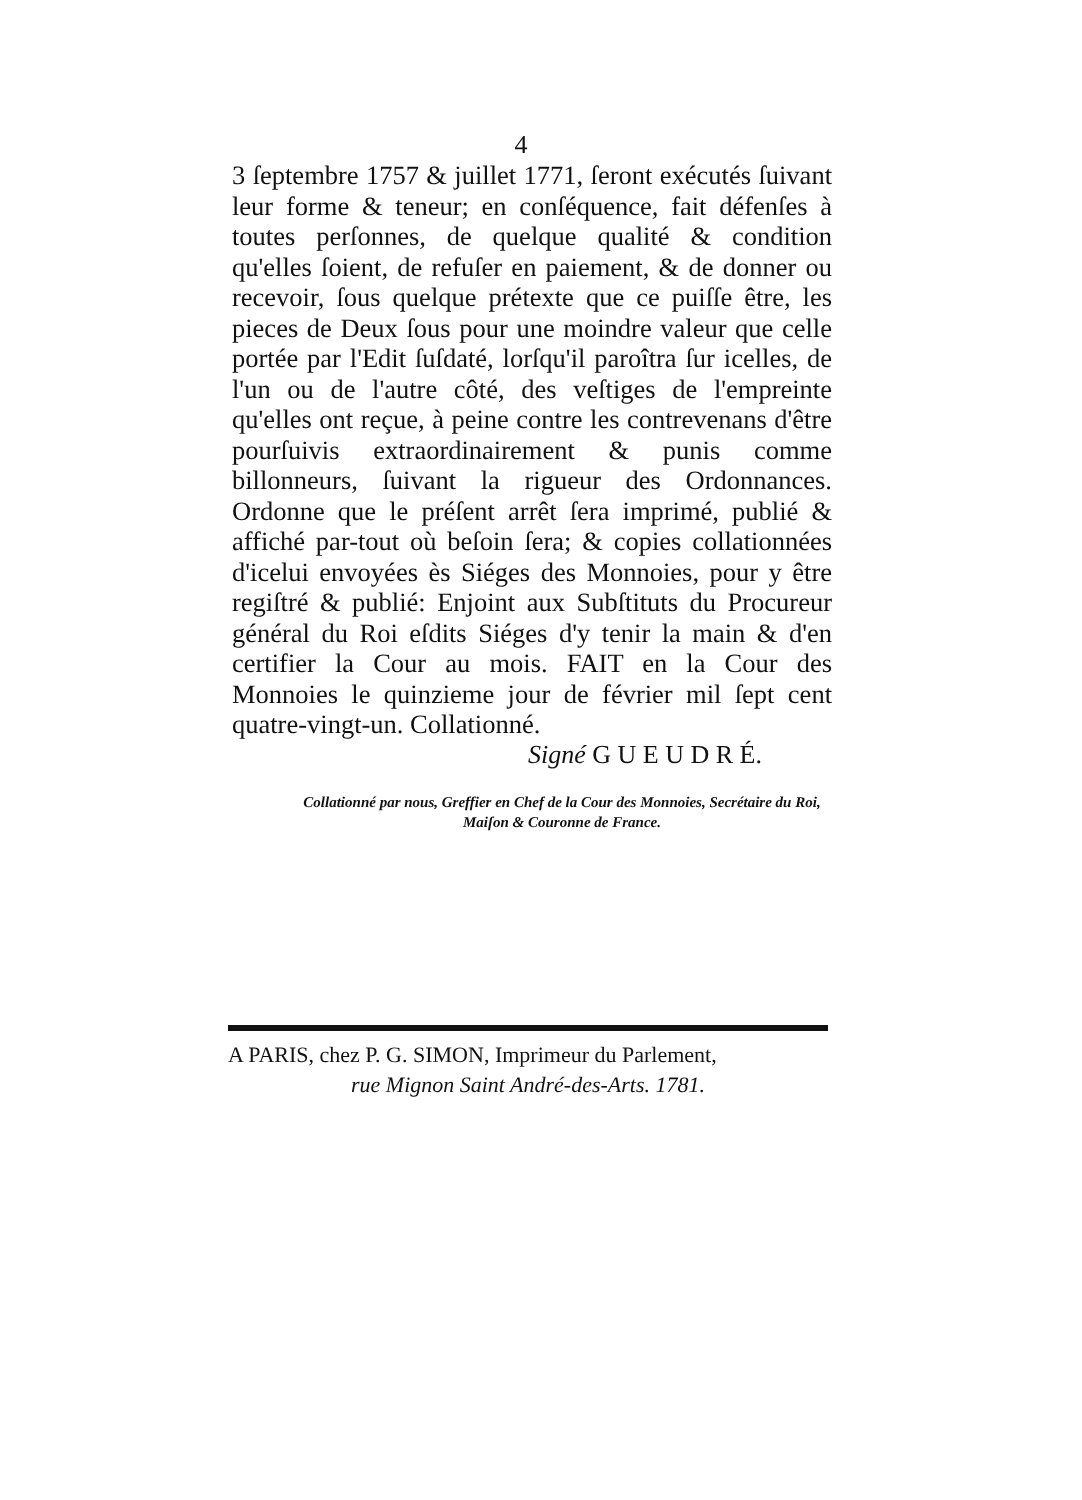4
3 ſeptembre 1757 & juillet 1771, ſeront exécutés ſuivant leur forme & teneur; en conſéquence, fait défenſes à toutes perſonnes, de quelque qualité & condition qu'elles ſoient, de refuſer en paiement, & de donner ou recevoir, ſous quelque prétexte que ce puiſſe être, les pieces de Deux ſous pour une moindre valeur que celle portée par l'Edit ſuſdaté, lorſqu'il paroîtra ſur icelles, de l'un ou de l'autre côté, des veſtiges de l'empreinte qu'elles ont reçue, à peine contre les contrevenans d'être pourſuivis extraordinairement & punis comme billonneurs, ſuivant la rigueur des Ordonnances. Ordonne que le préſent arrêt ſera imprimé, publié & affiché par-tout où beſoin ſera; & copies collationnées d'icelui envoyées ès Siéges des Monnoies, pour y être regiſtré & publié: Enjoint aux Subſtituts du Procureur général du Roi eſdits Siéges d'y tenir la main & d'en certifier la Cour au mois. FAIT en la Cour des Monnoies le quinzieme jour de février mil ſept cent quatre-vingt-un. Collationné.
Signé G U E U D R É.
Collationné par nous, Greffier en Chef de la Cour des Monnoies, Secrétaire du Roi, Maiſon & Couronne de France.
A PARIS, chez P. G. SIMON, Imprimeur du Parlement,
rue Mignon Saint André-des-Arts. 1781.